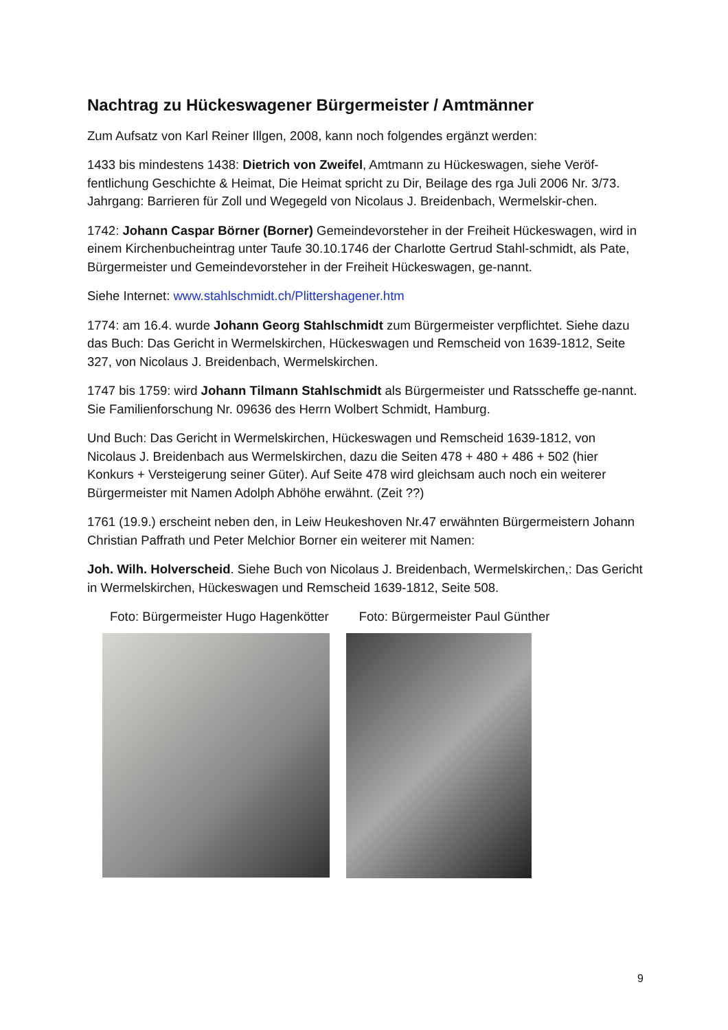Nachtrag zu Hückeswagener Bürgermeister / Amtmänner
Zum Aufsatz von Karl Reiner Illgen, 2008, kann noch folgendes ergänzt werden:
1433 bis mindestens 1438: Dietrich von Zweifel, Amtmann zu Hückeswagen, siehe Veröf-fentlichung Geschichte & Heimat, Die Heimat spricht zu Dir, Beilage des rga Juli 2006 Nr. 3/73. Jahrgang: Barrieren für Zoll und Wegegeld von Nicolaus J. Breidenbach, Wermelskir-chen.
1742: Johann Caspar Börner (Borner) Gemeindevorsteher in der Freiheit Hückeswagen, wird in einem Kirchenbucheintrag unter Taufe 30.10.1746 der Charlotte Gertrud Stahl-schmidt, als Pate, Bürgermeister und Gemeindevorsteher in der Freiheit Hückeswagen, ge-nannt.
Siehe Internet: www.stahlschmidt.ch/Plittershagener.htm
1774: am 16.4. wurde Johann Georg Stahlschmidt zum Bürgermeister verpflichtet. Siehe dazu das Buch: Das Gericht in Wermelskirchen, Hückeswagen und Remscheid von 1639-1812, Seite 327, von Nicolaus J. Breidenbach, Wermelskirchen.
1747 bis 1759: wird Johann Tilmann Stahlschmidt als Bürgermeister und Ratsscheffe ge-nannt. Sie Familienforschung Nr. 09636 des Herrn Wolbert Schmidt, Hamburg.
Und Buch: Das Gericht in Wermelskirchen, Hückeswagen und Remscheid 1639-1812, von Nicolaus J. Breidenbach aus Wermelskirchen, dazu die Seiten 478 + 480 + 486 + 502 (hier Konkurs + Versteigerung seiner Güter). Auf Seite 478 wird gleichsam auch noch ein weiterer Bürgermeister mit Namen Adolph Abhöhe erwähnt. (Zeit ??)
1761 (19.9.) erscheint neben den, in Leiw Heukeshoven Nr.47 erwähnten Bürgermeistern Johann Christian Paffrath und Peter Melchior Borner ein weiterer mit Namen:
Joh. Wilh. Holverscheid. Siehe Buch von Nicolaus J. Breidenbach, Wermelskirchen,: Das Gericht in Wermelskirchen, Hückeswagen und Remscheid 1639-1812, Seite 508.
Foto: Bürgermeister Hugo Hagenkötter Foto: Bürgermeister Paul Günther
9